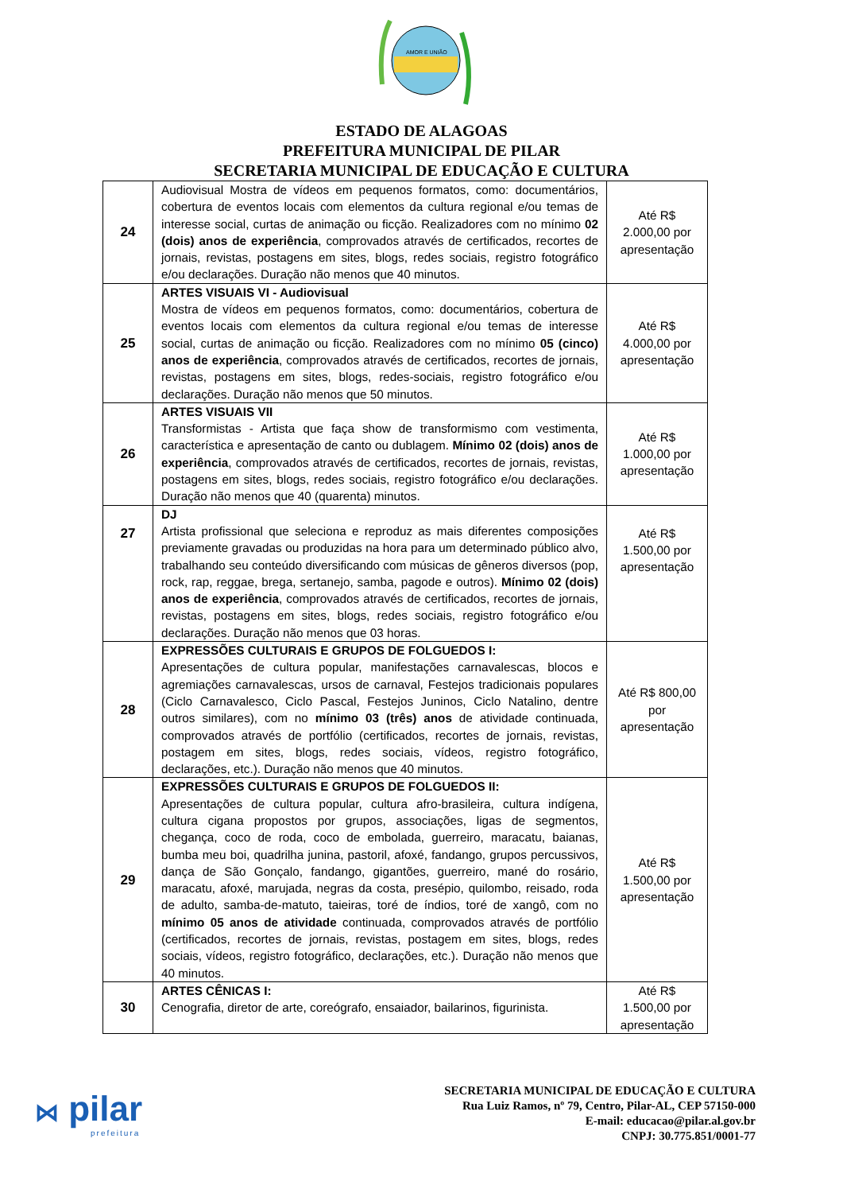AMOR E UNIÃO
ESTADO DE ALAGOAS
PREFEITURA MUNICIPAL DE PILAR
SECRETARIA MUNICIPAL DE EDUCAÇÃO E CULTURA
| 24 | Audiovisual Mostra de vídeos em pequenos formatos, como: documentários, cobertura de eventos locais com elementos da cultura regional e/ou temas de interesse social, curtas de animação ou ficção. Realizadores com no mínimo 02 (dois) anos de experiência , comprovados através de certificados, recortes de jornais, revistas, postagens em sites, blogs, redes sociais, registro fotográfico e/ou declarações. Duração não menos que 40 minutos. | Até R$ 2.000,00 por apresentação |
| 25 | ARTES VISUAIS VI - Audiovisual Mostra de vídeos em pequenos formatos, como: documentários, cobertura de eventos locais com elementos da cultura regional e/ou temas de interesse social, curtas de animação ou ficção. Realizadores com no mínimo 05 (cinco) anos de experiência , comprovados através de certificados, recortes de jornais, revistas, postagens em sites, blogs, redes-sociais, registro fotográfico e/ou declarações. Duração não menos que 50 minutos. | Até R$ 4.000,00 por apresentação |
| 26 | ARTES VISUAIS VII Transformistas - Artista que faça show de transformismo com vestimenta, característica e apresentação de canto ou dublagem. Mínimo 02 (dois) anos de experiência , comprovados através de certificados, recortes de jornais, revistas, postagens em sites, blogs, redes sociais, registro fotográfico e/ou declarações. Duração não menos que 40 (quarenta) minutos. | Até R$ 1.000,00 por apresentação |
| 27 | DJ Artista profissional que seleciona e reproduz as mais diferentes composições previamente gravadas ou produzidas na hora para um determinado público alvo, trabalhando seu conteúdo diversificando com músicas de gêneros diversos (pop, rock, rap, reggae, brega, sertanejo, samba, pagode e outros). Mínimo 02 (dois) anos de experiência , comprovados através de certificados, recortes de jornais, revistas, postagens em sites, blogs, redes sociais, registro fotográfico e/ou declarações. Duração não menos que 03 horas. | Até R$ 1.500,00 por apresentação |
| 28 | EXPRESSÕES CULTURAIS E GRUPOS DE FOLGUEDOS I: Apresentações de cultura popular, manifestações carnavalescas, blocos e agremiações carnavalescas, ursos de carnaval, Festejos tradicionais populares (Ciclo Carnavalesco, Ciclo Pascal, Festejos Juninos, Ciclo Natalino, dentre outros similares), com no mínimo 03 (três) anos de atividade continuada, comprovados através de portfólio (certificados, recortes de jornais, revistas, postagem em sites, blogs, redes sociais, vídeos, registro fotográfico, declarações, etc.). Duração não menos que 40 minutos. | Até R$ 800,00 por apresentação |
| 29 | EXPRESSÕES CULTURAIS E GRUPOS DE FOLGUEDOS II: Apresentações de cultura popular, cultura afro-brasileira, cultura indígena, cultura cigana propostos por grupos, associações, ligas de segmentos, chegança, coco de roda, coco de embolada, guerreiro, maracatu, baianas, bumba meu boi, quadrilha junina, pastoril, afoxé, fandango, grupos percussivos, dança de São Gonçalo, fandango, gigantões, guerreiro, mané do rosário, maracatu, afoxé, marujada, negras da costa, presépio, quilombo, reisado, roda de adulto, samba-de-matuto, taieiras, toré de índios, toré de xangô, com no mínimo 05 anos de atividade continuada, comprovados através de portfólio (certificados, recortes de jornais, revistas, postagem em sites, blogs, redes sociais, vídeos, registro fotográfico, declarações, etc.). Duração não menos que 40 minutos. | Até R$ 1.500,00 por apresentação |
| 30 | ARTES CÊNICAS I: Cenografia, diretor de arte, coreógrafo, ensaiador, bailarinos, figurinista. | Até R$ 1.500,00 por apresentação |
⋈ pilar
prefeitura
SECRETARIA MUNICIPAL DE EDUCAÇÃO E CULTURA
Rua Luiz Ramos, nº 79, Centro, Pilar-AL, CEP 57150-000
E-mail: educacao@pilar.al.gov.br
CNPJ: 30.775.851/0001-77